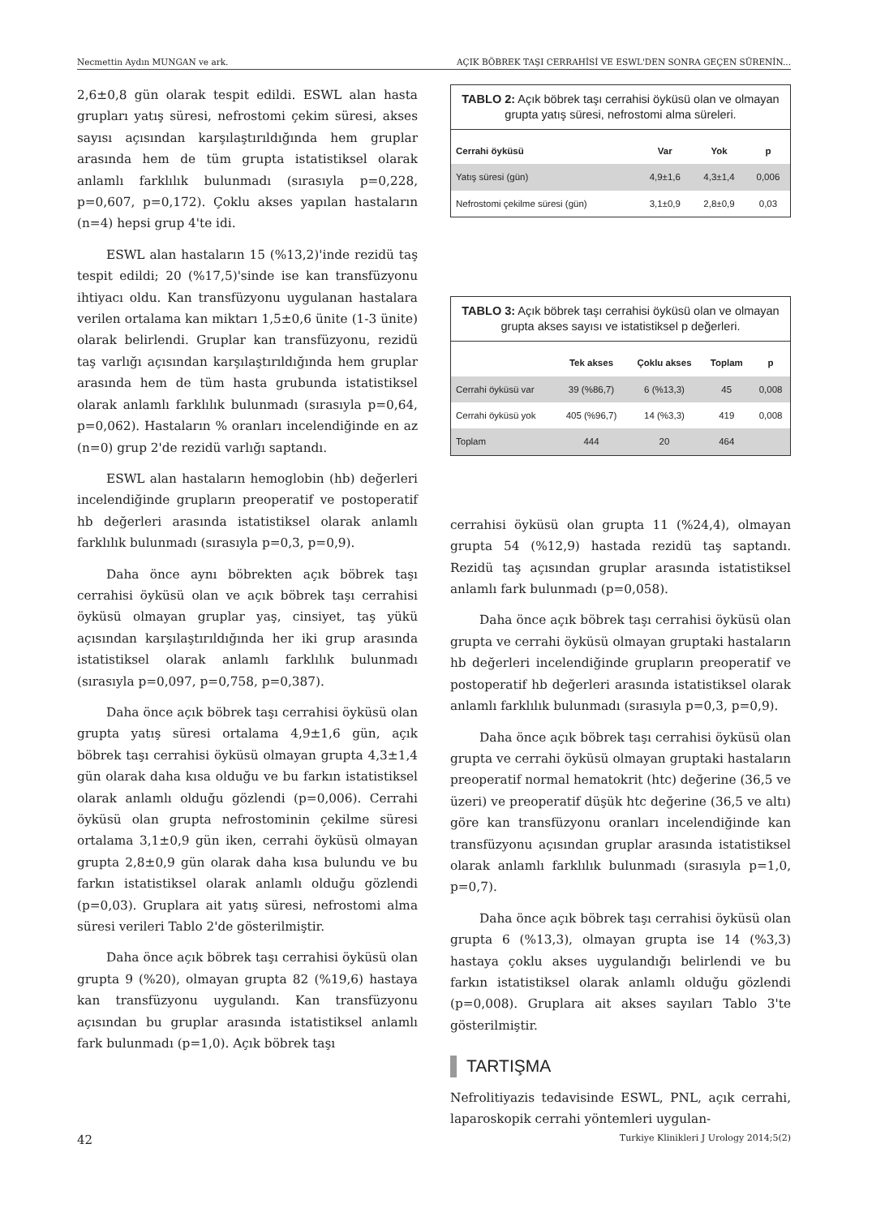Necmettin Aydın MUNGAN ve ark. AÇIK BÖBREK TAŞI CERRAHİSİ VE ESWL'DEN SONRA GEÇEN SÜRENİN...
2,6±0,8 gün olarak tespit edildi. ESWL alan hasta grupları yatış süresi, nefrostomi çekim süresi, akses sayısı açısından karşılaştırıldığında hem gruplar arasında hem de tüm grupta istatistiksel olarak anlamlı farklılık bulunmadı (sırasıyla p=0,228, p=0,607, p=0,172). Çoklu akses yapılan hastaların (n=4) hepsi grup 4'te idi.
ESWL alan hastaların 15 (%13,2)'inde rezidü taş tespit edildi; 20 (%17,5)'sinde ise kan transfüzyonu ihtiyacı oldu. Kan transfüzyonu uygulanan hastalara verilen ortalama kan miktarı 1,5±0,6 ünite (1-3 ünite) olarak belirlendi. Gruplar kan transfüzyonu, rezidü taş varlığı açısından karşılaştırıldığında hem gruplar arasında hem de tüm hasta grubunda istatistiksel olarak anlamlı farklılık bulunmadı (sırasıyla p=0,64, p=0,062). Hastaların % oranları incelendiğinde en az (n=0) grup 2'de rezidü varlığı saptandı.
ESWL alan hastaların hemoglobin (hb) değerleri incelendiğinde grupların preoperatif ve postoperatif hb değerleri arasında istatistiksel olarak anlamlı farklılık bulunmadı (sırasıyla p=0,3, p=0,9).
Daha önce aynı böbrekten açık böbrek taşı cerrahisi öyküsü olan ve açık böbrek taşı cerrahisi öyküsü olmayan gruplar yaş, cinsiyet, taş yükü açısından karşılaştırıldığında her iki grup arasında istatistiksel olarak anlamlı farklılık bulunmadı (sırasıyla p=0,097, p=0,758, p=0,387).
Daha önce açık böbrek taşı cerrahisi öyküsü olan grupta yatış süresi ortalama 4,9±1,6 gün, açık böbrek taşı cerrahisi öyküsü olmayan grupta 4,3±1,4 gün olarak daha kısa olduğu ve bu farkın istatistiksel olarak anlamlı olduğu gözlendi (p=0,006). Cerrahi öyküsü olan grupta nefrostominin çekilme süresi ortalama 3,1±0,9 gün iken, cerrahi öyküsü olmayan grupta 2,8±0,9 gün olarak daha kısa bulundu ve bu farkın istatistiksel olarak anlamlı olduğu gözlendi (p=0,03). Gruplara ait yatış süresi, nefrostomi alma süresi verileri Tablo 2'de gösterilmiştir.
Daha önce açık böbrek taşı cerrahisi öyküsü olan grupta 9 (%20), olmayan grupta 82 (%19,6) hastaya kan transfüzyonu uygulandı. Kan transfüzyonu açısından bu gruplar arasında istatistiksel anlamlı fark bulunmadı (p=1,0). Açık böbrek taşı
TABLO 2: Açık böbrek taşı cerrahisi öyküsü olan ve olmayan grupta yatış süresi, nefrostomi alma süreleri.
| Cerrahi öyküsü | Var | Yok | p |
| --- | --- | --- | --- |
| Yatış süresi (gün) | 4,9±1,6 | 4,3±1,4 | 0,006 |
| Nefrostomi çekilme süresi (gün) | 3,1±0,9 | 2,8±0,9 | 0,03 |
TABLO 3: Açık böbrek taşı cerrahisi öyküsü olan ve olmayan grupta akses sayısı ve istatistiksel p değerleri.
| | Tek akses | Çoklu akses | Toplam | p |
| --- | --- | --- | --- | --- |
| Cerrahi öyküsü var | 39 (%86,7) | 6 (%13,3) | 45 | 0,008 |
| Cerrahi öyküsü yok | 405 (%96,7) | 14 (%3,3) | 419 | 0,008 |
| Toplam | 444 | 20 | 464 | |
cerrahisi öyküsü olan grupta 11 (%24,4), olmayan grupta 54 (%12,9) hastada rezidü taş saptandı. Rezidü taş açısından gruplar arasında istatistiksel anlamlı fark bulunmadı (p=0,058).
Daha önce açık böbrek taşı cerrahisi öyküsü olan grupta ve cerrahi öyküsü olmayan gruptaki hastaların hb değerleri incelendiğinde grupların preoperatif ve postoperatif hb değerleri arasında istatistiksel olarak anlamlı farklılık bulunmadı (sırasıyla p=0,3, p=0,9).
Daha önce açık böbrek taşı cerrahisi öyküsü olan grupta ve cerrahi öyküsü olmayan gruptaki hastaların preoperatif normal hematokrit (htc) değerine (36,5 ve üzeri) ve preoperatif düşük htc değerine (36,5 ve altı) göre kan transfüzyonu oranları incelendiğinde kan transfüzyonu açısından gruplar arasında istatistiksel olarak anlamlı farklılık bulunmadı (sırasıyla p=1,0, p=0,7).
Daha önce açık böbrek taşı cerrahisi öyküsü olan grupta 6 (%13,3), olmayan grupta ise 14 (%3,3) hastaya çoklu akses uygulandığı belirlendi ve bu farkın istatistiksel olarak anlamlı olduğu gözlendi (p=0,008). Gruplara ait akses sayıları Tablo 3'te gösterilmiştir.
TARTIŞMA
Nefrolitiyazis tedavisinde ESWL, PNL, açık cerrahi, laparoskopik cerrahi yöntemleri uygulan-
42 Turkiye Klinikleri J Urology 2014;5(2)